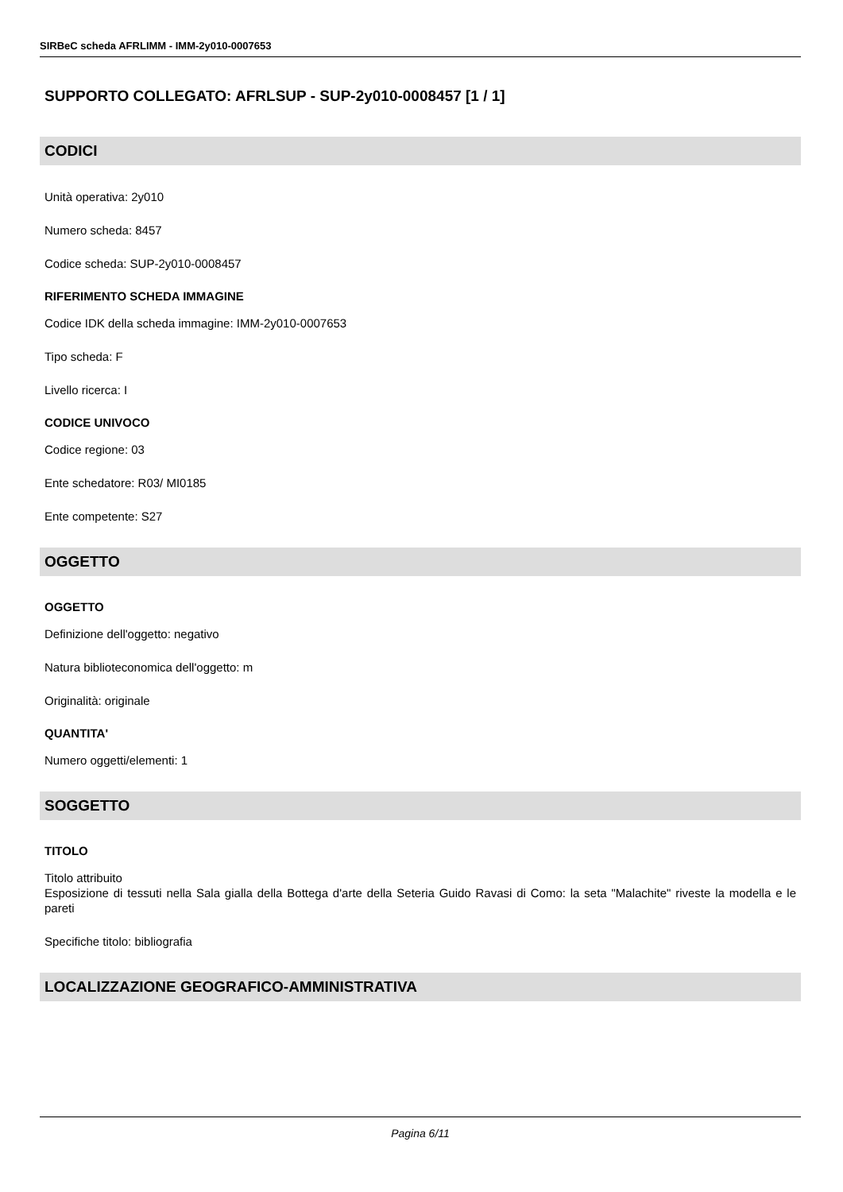SIRBeC scheda AFRLIMM - IMM-2y010-0007653
SUPPORTO COLLEGATO: AFRLSUP - SUP-2y010-0008457 [1 / 1]
CODICI
Unità operativa: 2y010
Numero scheda: 8457
Codice scheda: SUP-2y010-0008457
RIFERIMENTO SCHEDA IMMAGINE
Codice IDK della scheda immagine: IMM-2y010-0007653
Tipo scheda: F
Livello ricerca: I
CODICE UNIVOCO
Codice regione: 03
Ente schedatore: R03/ MI0185
Ente competente: S27
OGGETTO
OGGETTO
Definizione dell'oggetto: negativo
Natura biblioteconomica dell'oggetto: m
Originalità: originale
QUANTITA'
Numero oggetti/elementi: 1
SOGGETTO
TITOLO
Titolo attribuito
Esposizione di tessuti nella Sala gialla della Bottega d'arte della Seteria Guido Ravasi di Como: la seta "Malachite" riveste la modella e le pareti
Specifiche titolo: bibliografia
LOCALIZZAZIONE GEOGRAFICO-AMMINISTRATIVA
Pagina 6/11